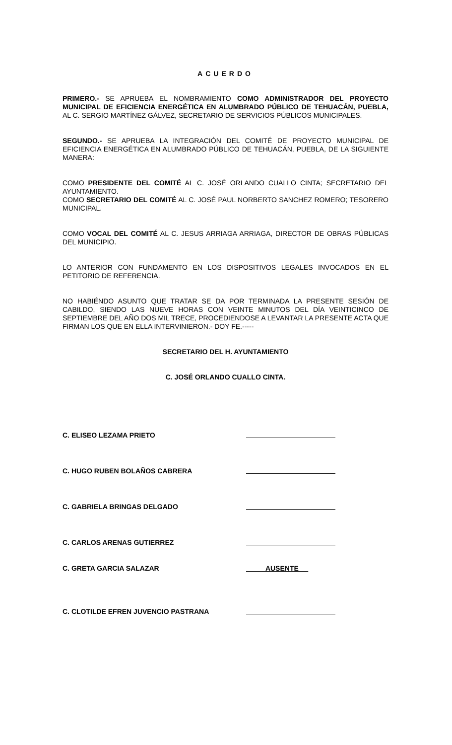ACUERDO
PRIMERO.- SE APRUEBA EL NOMBRAMIENTO COMO ADMINISTRADOR DEL PROYECTO MUNICIPAL DE EFICIENCIA ENERGÉTICA EN ALUMBRADO PÚBLICO DE TEHUACÁN, PUEBLA, AL C. SERGIO MARTÍNEZ GÁLVEZ, SECRETARIO DE SERVICIOS PÚBLICOS MUNICIPALES.
SEGUNDO.- SE APRUEBA LA INTEGRACIÓN DEL COMITÉ DE PROYECTO MUNICIPAL DE EFICIENCIA ENERGÉTICA EN ALUMBRADO PÚBLICO DE TEHUACÁN, PUEBLA, DE LA SIGUIENTE MANERA:
COMO PRESIDENTE DEL COMITÉ AL C. JOSÉ ORLANDO CUALLO CINTA; SECRETARIO DEL AYUNTAMIENTO.
COMO SECRETARIO DEL COMITÉ AL C. JOSÉ PAUL NORBERTO SANCHEZ ROMERO; TESORERO MUNICIPAL.
COMO VOCAL DEL COMITÉ AL C. JESUS ARRIAGA ARRIAGA, DIRECTOR DE OBRAS PÚBLICAS DEL MUNICIPIO.
LO ANTERIOR CON FUNDAMENTO EN LOS DISPOSITIVOS LEGALES INVOCADOS EN EL PETITORIO DE REFERENCIA.
NO HABIÉNDO ASUNTO QUE TRATAR SE DA POR TERMINADA LA PRESENTE SESIÓN DE CABILDO, SIENDO LAS NUEVE HORAS CON VEINTE MINUTOS DEL DÍA VEINTICINCO DE SEPTIEMBRE DEL AÑO DOS MIL TRECE, PROCEDIENDOSE A LEVANTAR LA PRESENTE ACTA QUE FIRMAN LOS QUE EN ELLA INTERVINIERON.- DOY FE.-----
SECRETARIO DEL H. AYUNTAMIENTO
C. JOSÉ ORLANDO CUALLO CINTA.
C. ELISEO LEZAMA PRIETO
C. HUGO RUBEN BOLAÑOS CABRERA
C. GABRIELA BRINGAS DELGADO
C. CARLOS ARENAS GUTIERREZ
C. GRETA GARCIA SALAZAR AUSENTE
C. CLOTILDE EFREN JUVENCIO PASTRANA